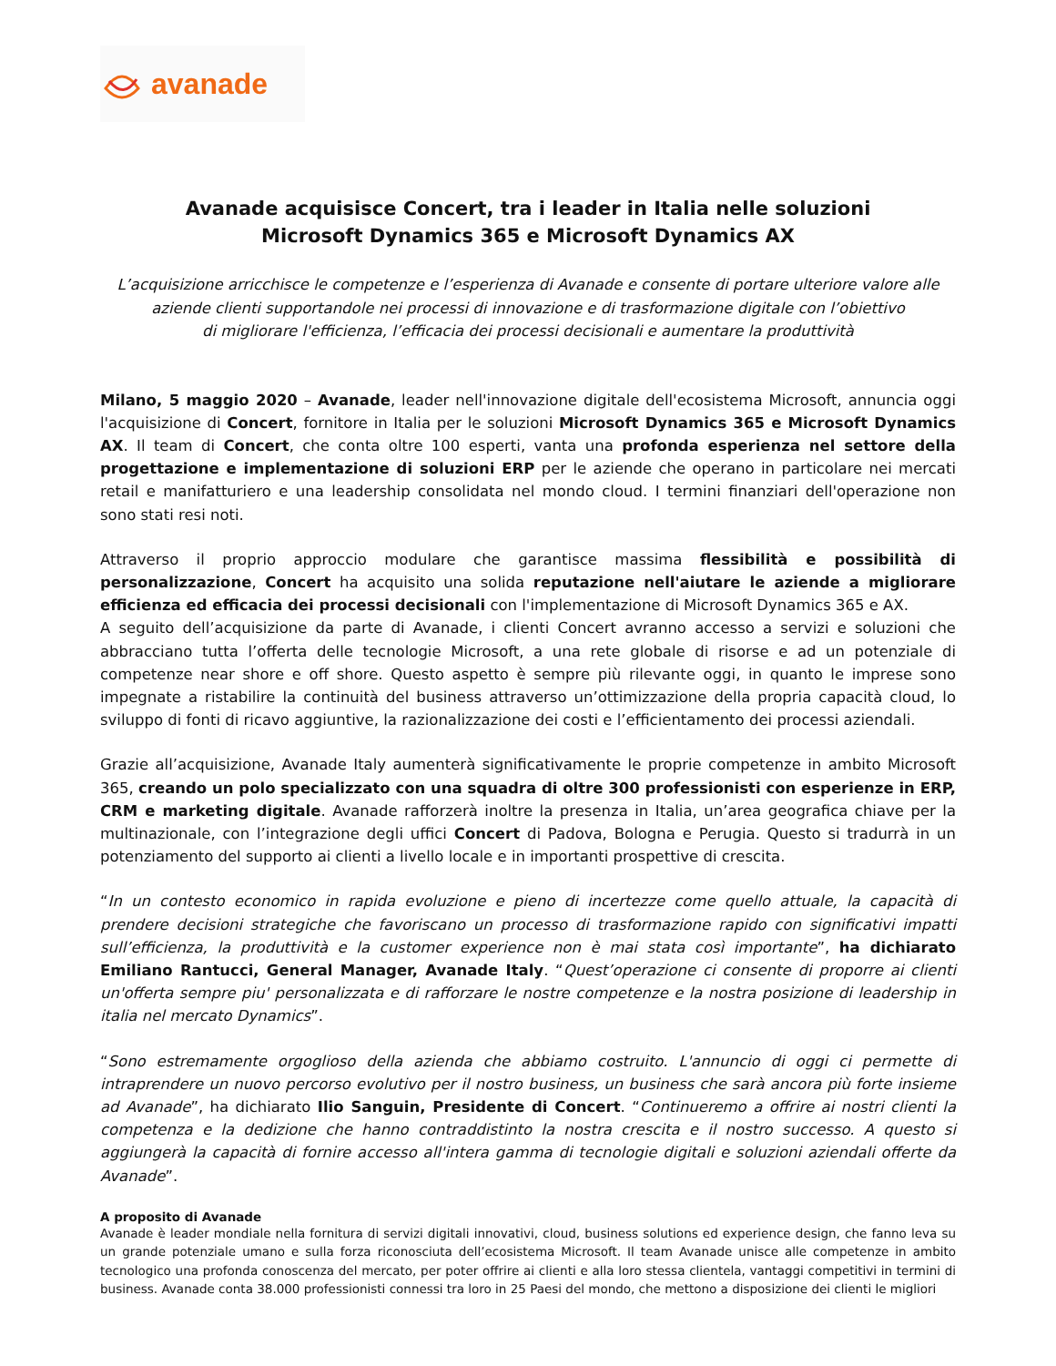avanade
Avanade acquisisce Concert, tra i leader in Italia nelle soluzioni
Microsoft Dynamics 365 e Microsoft Dynamics AX
L’acquisizione arricchisce le competenze e l’esperienza di Avanade e consente di portare ulteriore valore alle
aziende clienti supportandole nei processi di innovazione e di trasformazione digitale con l’obiettivo
di migliorare l'efficienza, l’efficacia dei processi decisionali e aumentare la produttività
Milano, 5 maggio 2020 – Avanade, leader nell'innovazione digitale dell'ecosistema Microsoft, annuncia oggi l'acquisizione di Concert, fornitore in Italia per le soluzioni Microsoft Dynamics 365 e Microsoft Dynamics AX. Il team di Concert, che conta oltre 100 esperti, vanta una profonda esperienza nel settore della progettazione e implementazione di soluzioni ERP per le aziende che operano in particolare nei mercati retail e manifatturiero e una leadership consolidata nel mondo cloud. I termini finanziari dell'operazione non sono stati resi noti.
Attraverso il proprio approccio modulare che garantisce massima flessibilità e possibilità di personalizzazione, Concert ha acquisito una solida reputazione nell'aiutare le aziende a migliorare efficienza ed efficacia dei processi decisionali con l'implementazione di Microsoft Dynamics 365 e AX.
A seguito dell’acquisizione da parte di Avanade, i clienti Concert avranno accesso a servizi e soluzioni che abbracciano tutta l’offerta delle tecnologie Microsoft, a una rete globale di risorse e ad un potenziale di competenze near shore e off shore. Questo aspetto è sempre più rilevante oggi, in quanto le imprese sono impegnate a ristabilire la continuità del business attraverso un’ottimizzazione della propria capacità cloud, lo sviluppo di fonti di ricavo aggiuntive, la razionalizzazione dei costi e l’efficientamento dei processi aziendali.
Grazie all’acquisizione, Avanade Italy aumenterà significativamente le proprie competenze in ambito Microsoft 365, creando un polo specializzato con una squadra di oltre 300 professionisti con esperienze in ERP, CRM e marketing digitale. Avanade rafforzerà inoltre la presenza in Italia, un’area geografica chiave per la multinazionale, con l’integrazione degli uffici Concert di Padova, Bologna e Perugia. Questo si tradurrà in un potenziamento del supporto ai clienti a livello locale e in importanti prospettive di crescita.
“In un contesto economico in rapida evoluzione e pieno di incertezze come quello attuale, la capacità di prendere decisioni strategiche che favoriscano un processo di trasformazione rapido con significativi impatti sull’efficienza, la produttività e la customer experience non è mai stata così importante”, ha dichiarato Emiliano Rantucci, General Manager, Avanade Italy. “Quest’operazione ci consente di proporre ai clienti un'offerta sempre piu' personalizzata e di rafforzare le nostre competenze e la nostra posizione di leadership in italia nel mercato Dynamics”.
“Sono estremamente orgoglioso della azienda che abbiamo costruito. L'annuncio di oggi ci permette di intraprendere un nuovo percorso evolutivo per il nostro business, un business che sarà ancora più forte insieme ad Avanade”, ha dichiarato Ilio Sanguin, Presidente di Concert. “Continueremo a offrire ai nostri clienti la competenza e la dedizione che hanno contraddistinto la nostra crescita e il nostro successo. A questo si aggiungerà la capacità di fornire accesso all'intera gamma di tecnologie digitali e soluzioni aziendali offerte da Avanade”.
A proposito di Avanade
Avanade è leader mondiale nella fornitura di servizi digitali innovativi, cloud, business solutions ed experience design, che fanno leva su un grande potenziale umano e sulla forza riconosciuta dell’ecosistema Microsoft. Il team Avanade unisce alle competenze in ambito tecnologico una profonda conoscenza del mercato, per poter offrire ai clienti e alla loro stessa clientela, vantaggi competitivi in termini di business. Avanade conta 38.000 professionisti connessi tra loro in 25 Paesi del mondo, che mettono a disposizione dei clienti le migliori